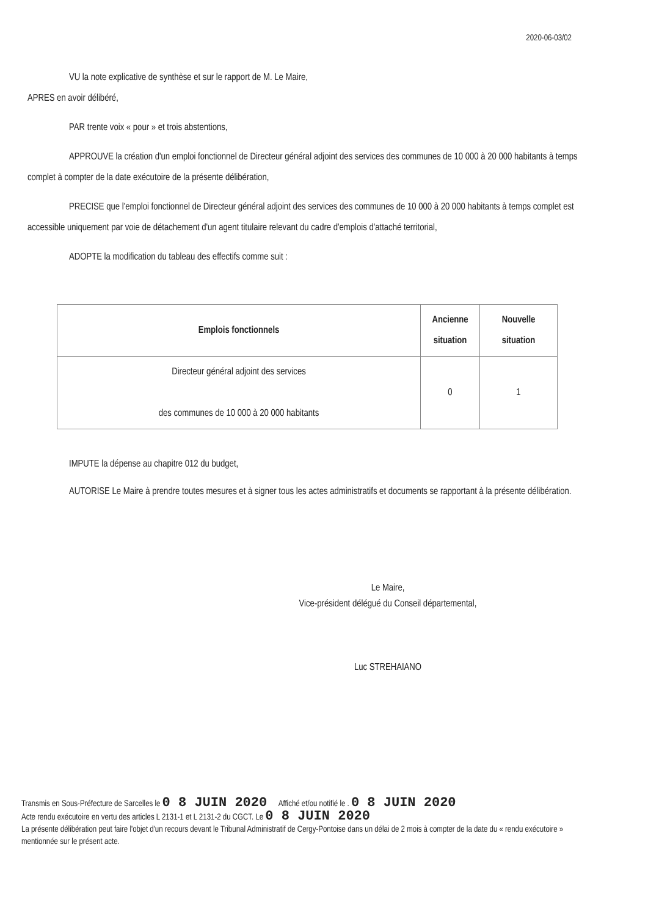2020-06-03/02
VU la note explicative de synthèse et sur le rapport de M. Le Maire,
APRES en avoir délibéré,
PAR trente voix « pour » et trois abstentions,
APPROUVE la création d'un emploi fonctionnel de Directeur général adjoint des services des communes de 10 000 à 20 000 habitants à temps complet à compter de la date exécutoire de la présente délibération,
PRECISE que l'emploi fonctionnel de Directeur général adjoint des services des communes de 10 000 à 20 000 habitants à temps complet est accessible uniquement par voie de détachement d'un agent titulaire relevant du cadre d'emplois d'attaché territorial,
ADOPTE la modification du tableau des effectifs comme suit :
| Emplois fonctionnels | Ancienne situation | Nouvelle situation |
| --- | --- | --- |
| Directeur général adjoint des services des communes de 10 000 à 20 000 habitants | 0 | 1 |
IMPUTE la dépense au chapitre 012 du budget,
AUTORISE Le Maire à prendre toutes mesures et à signer tous les actes administratifs et documents se rapportant à la présente délibération.
Le Maire,
Vice-président délégué du Conseil départemental,
Luc STREHAIANO
Transmis en Sous-Préfecture de Sarcelles le 0 8 JUIN 2020 Affiché et/ou notifié le . 0 8 JUIN 2020
Acte rendu exécutoire en vertu des articles L 2131-1 et L 2131-2 du CGCT. Le 0 8 JUIN 2020
La présente délibération peut faire l'objet d'un recours devant le Tribunal Administratif de Cergy-Pontoise dans un délai de 2 mois à compter de la date du « rendu exécutoire » mentionnée sur le présent acte.